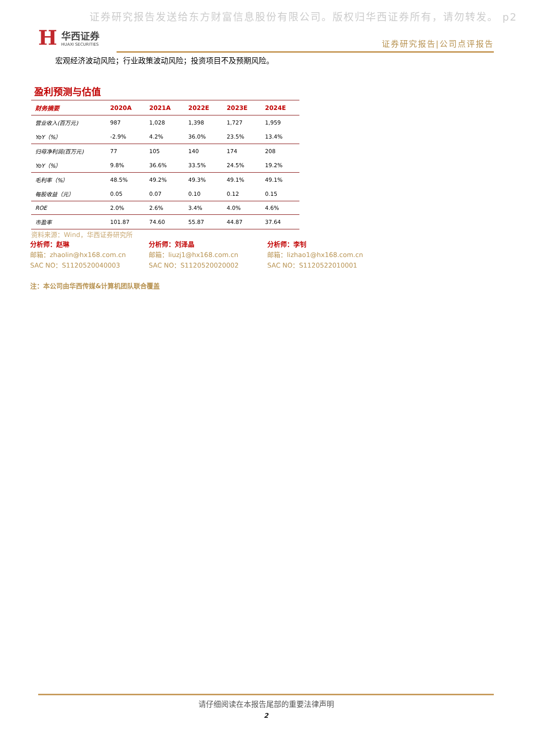证券研究报告发送给东方财富信息股份有限公司。版权归华西证券所有，请勿转发。 p2
H
华西证券
HUAXI SECURITIES
证券研究报告|公司点评报告
宏观经济波动风险；行业政策波动风险；投资项目不及预期风险。
盈利预测与估值
| 财务摘要 | 2020A | 2021A | 2022E | 2023E | 2024E |
| --- | --- | --- | --- | --- | --- |
| 营业收入(百万元) | 987 | 1,028 | 1,398 | 1,727 | 1,959 |
| YoY（%） | -2.9% | 4.2% | 36.0% | 23.5% | 13.4% |
| 归母净利润(百万元) | 77 | 105 | 140 | 174 | 208 |
| YoY（%） | 9.8% | 36.6% | 33.5% | 24.5% | 19.2% |
| 毛利率（%） | 48.5% | 49.2% | 49.3% | 49.1% | 49.1% |
| 每股收益（元） | 0.05 | 0.07 | 0.10 | 0.12 | 0.15 |
| ROE | 2.0% | 2.6% | 3.4% | 4.0% | 4.6% |
| 市盈率 | 101.87 | 74.60 | 55.87 | 44.87 | 37.64 |
资料来源：Wind，华西证券研究所
分析师：赵琳
邮箱：zhaolin@hx168.com.cn
SAC NO：S1120520040003
分析师：刘泽晶
邮箱：liuzj1@hx168.com.cn
SAC NO：S1120520020002
分析师：李钊
邮箱：lizhao1@hx168.com.cn
SAC NO：S1120522010001
注：本公司由华西传媒&计算机团队联合覆盖
请仔细阅读在本报告尾部的重要法律声明
2